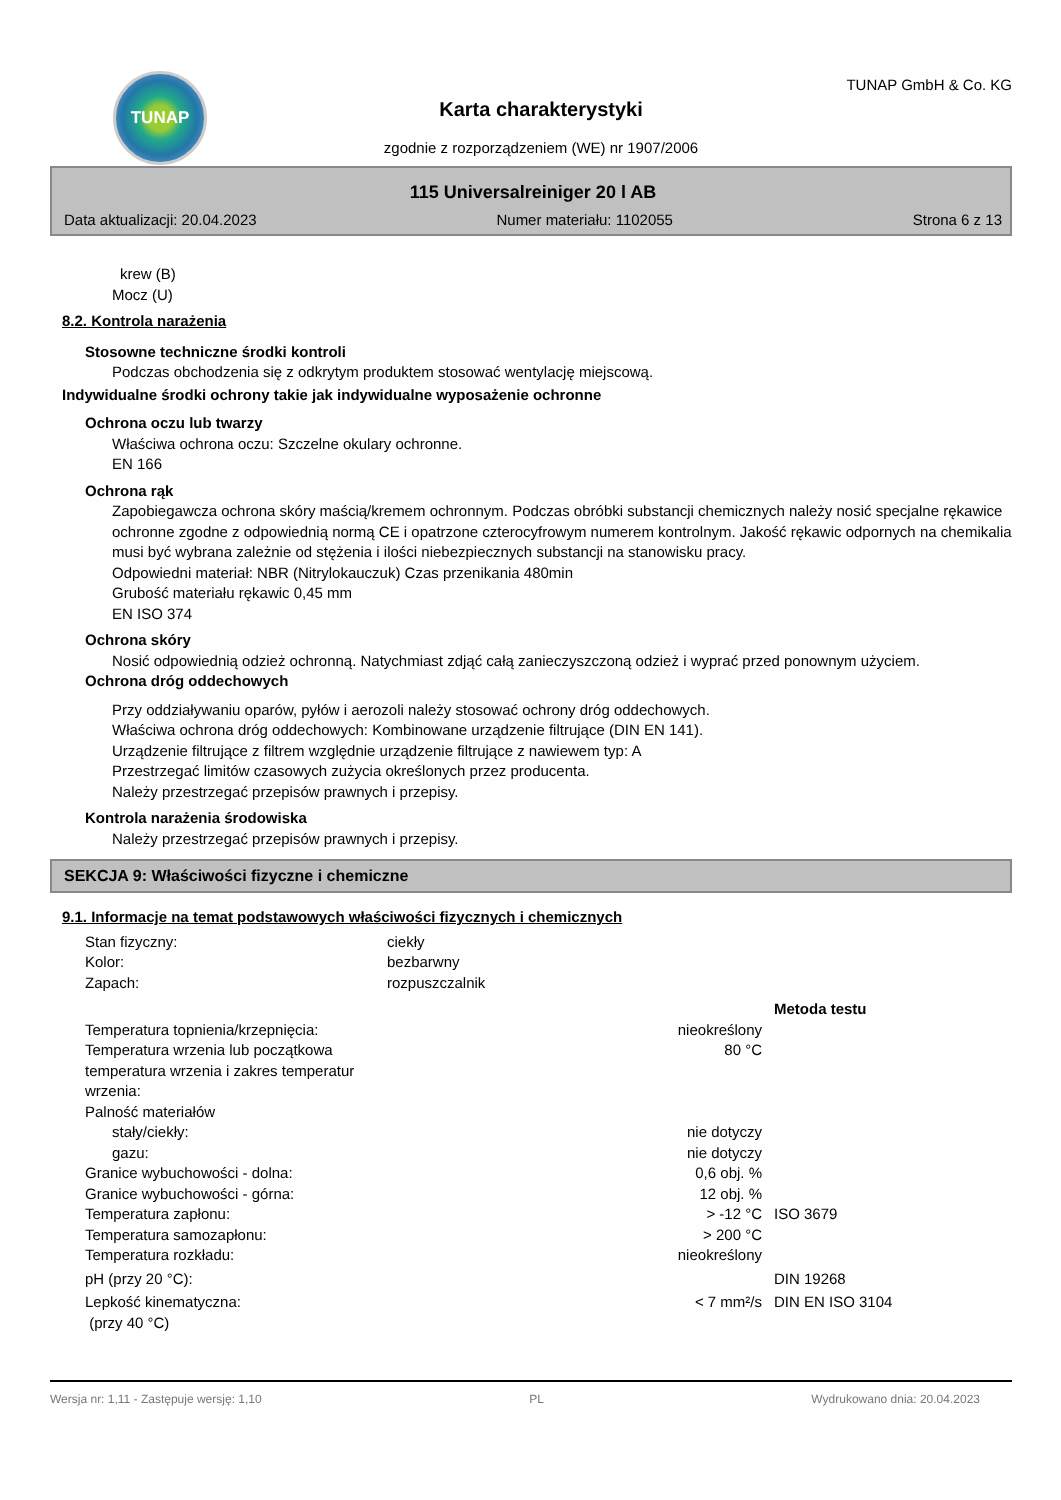TUNAP
Karta charakterystyki
zgodnie z rozporządzeniem (WE) nr 1907/2006
TUNAP GmbH & Co. KG
115 Universalreiniger 20 l AB
Data aktualizacji: 20.04.2023 Numer materiału: 1102055 Strona 6 z 13
krew (B)
Mocz (U)
8.2. Kontrola narażenia
Stosowne techniczne środki kontroli
Podczas obchodzenia się z odkrytym produktem stosować wentylację miejscową.
Indywidualne środki ochrony takie jak indywidualne wyposażenie ochronne
Ochrona oczu lub twarzy
Właściwa ochrona oczu: Szczelne okulary ochronne.
EN 166
Ochrona rąk
Zapobiegawcza ochrona skóry maścią/kremem ochronnym. Podczas obróbki substancji chemicznych należy nosić specjalne rękawice ochronne zgodne z odpowiednią normą CE i opatrzone czterocyfrowym numerem kontrolnym. Jakość rękawic odpornych na chemikalia musi być wybrana zależnie od stężenia i ilości niebezpiecznych substancji na stanowisku pracy.
Odpowiedni materiał: NBR (Nitrylokauczuk) Czas przenikania 480min
Grubość materiału rękawic 0,45 mm
EN ISO 374
Ochrona skóry
Nosić odpowiednią odzież ochronną. Natychmiast zdjąć całą zanieczyszczoną odzież i wyprać przed ponownym użyciem.
Ochrona dróg oddechowych
Przy oddziaływaniu oparów, pyłów i aerozoli należy stosować ochrony dróg oddechowych.
Właściwa ochrona dróg oddechowych: Kombinowane urządzenie filtrujące (DIN EN 141).
Urządzenie filtrujące z filtrem względnie urządzenie filtrujące z nawiewem typ: A
Przestrzegać limitów czasowych zużycia określonych przez producenta.
Należy przestrzegać przepisów prawnych i przepisy.
Kontrola narażenia środowiska
Należy przestrzegać przepisów prawnych i przepisy.
SEKCJA 9: Właściwości fizyczne i chemiczne
9.1. Informacje na temat podstawowych właściwości fizycznych i chemicznych
| Stan fizyczny: | ciekły | |
| Kolor: | bezbarwny | |
| Zapach: | rozpuszczalnik | |
| | | Metoda testu |
| Temperatura topnienia/krzepnięcia: | nieokreślony | |
| Temperatura wrzenia lub początkowa temperatura wrzenia i zakres temperatur wrzenia: | 80 °C | |
| Palność materiałów | | |
| stały/ciekły: | nie dotyczy | |
| gazu: | nie dotyczy | |
| Granice wybuchowości - dolna: | 0,6 obj. % | |
| Granice wybuchowości - górna: | 12 obj. % | |
| Temperatura zapłonu: | > -12 °C | ISO 3679 |
| Temperatura samozapłonu: | > 200 °C | |
| Temperatura rozkładu: | nieokreślony | |
| pH (przy 20 °C): | | DIN 19268 |
| Lepkość kinematyczna: (przy 40 °C) | < 7 mm²/s | DIN EN ISO 3104 |
Wersja nr: 1,11 - Zastępuje wersję: 1,10 PL Wydrukowano dnia: 20.04.2023